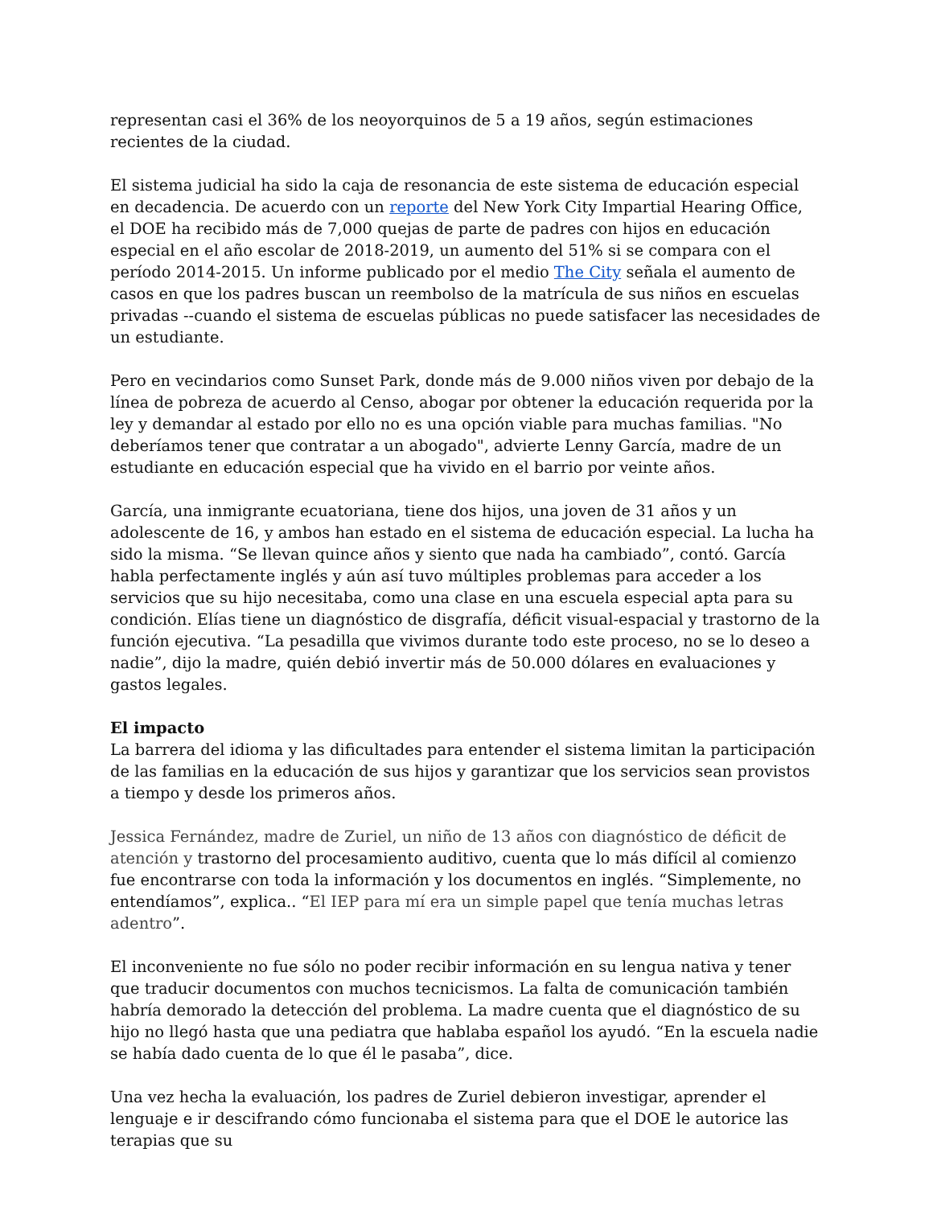representan casi el 36% de los neoyorquinos de 5 a 19 años, según estimaciones recientes de la ciudad.
El sistema judicial ha sido la caja de resonancia de este sistema de educación especial en decadencia. De acuerdo con un reporte del New York City Impartial Hearing Office, el DOE ha recibido más de 7,000 quejas de parte de padres con hijos en educación especial en el año escolar de 2018-2019, un aumento del 51% si se compara con el período 2014-2015. Un informe publicado por el medio The City señala el aumento de casos en que los padres buscan un reembolso de la matrícula de sus niños en escuelas privadas --cuando el sistema de escuelas públicas no puede satisfacer las necesidades de un estudiante.
Pero en vecindarios como Sunset Park, donde más de 9.000 niños viven por debajo de la línea de pobreza de acuerdo al Censo, abogar por obtener la educación requerida por la ley y demandar al estado por ello no es una opción viable para muchas familias. "No deberíamos tener que contratar a un abogado", advierte Lenny García, madre de un estudiante en educación especial que ha vivido en el barrio por veinte años.
García, una inmigrante ecuatoriana, tiene dos hijos, una joven de 31 años y un adolescente de 16, y ambos han estado en el sistema de educación especial. La lucha ha sido la misma. “Se llevan quince años y siento que nada ha cambiado”, contó. García habla perfectamente inglés y aún así tuvo múltiples problemas para acceder a los servicios que su hijo necesitaba, como una clase en una escuela especial apta para su condición. Elías tiene un diagnóstico de disgrafía, déficit visual-espacial y trastorno de la función ejecutiva. “La pesadilla que vivimos durante todo este proceso, no se lo deseo a nadie”, dijo la madre, quién debió invertir más de 50.000 dólares en evaluaciones y gastos legales.
El impacto
La barrera del idioma y las dificultades para entender el sistema limitan la participación de las familias en la educación de sus hijos y garantizar que los servicios sean provistos a tiempo y desde los primeros años.
Jessica Fernández, madre de Zuriel, un niño de 13 años con diagnóstico de déficit de atención y trastorno del procesamiento auditivo, cuenta que lo más difícil al comienzo fue encontrarse con toda la información y los documentos en inglés. “Simplemente, no entendíamos”, explica.. “El IEP para mí era un simple papel que tenía muchas letras adentro”.
El inconveniente no fue sólo no poder recibir información en su lengua nativa y tener que traducir documentos con muchos tecnicismos. La falta de comunicación también habría demorado la detección del problema. La madre cuenta que el diagnóstico de su hijo no llegó hasta que una pediatra que hablaba español los ayudó. “En la escuela nadie se había dado cuenta de lo que él le pasaba”, dice.
Una vez hecha la evaluación, los padres de Zuriel debieron investigar, aprender el lenguaje e ir descifrando cómo funcionaba el sistema para que el DOE le autorice las terapias que su